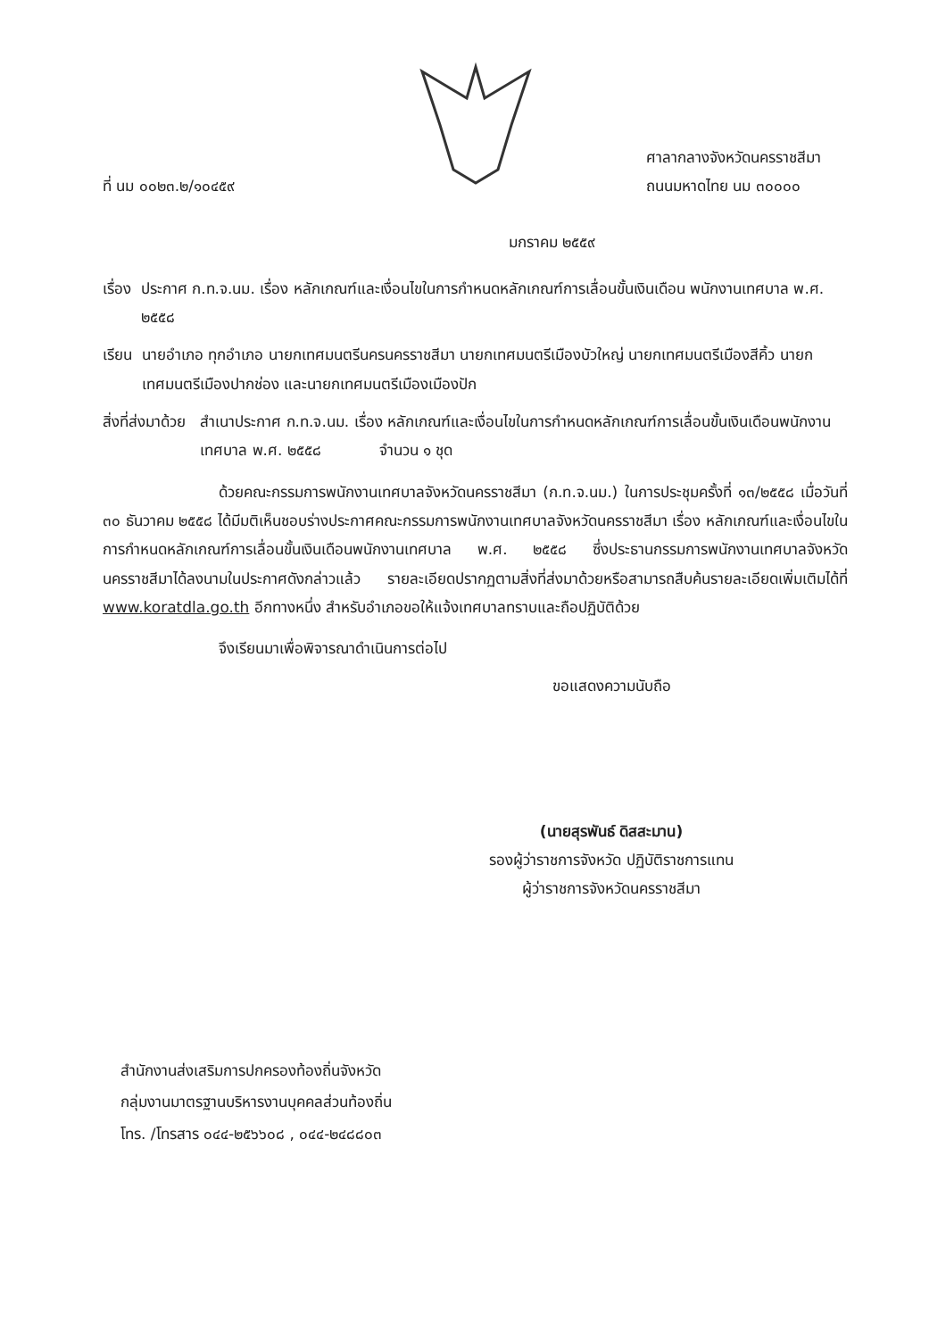ที่ นม ๐๐๒๓.๒/๑๐๔๕๙
ศาลากลางจังหวัดนครราชสีมา
ถนนมหาดไทย นม ๓๐๐๐๐
มกราคม ๒๕๕๙
เรื่อง ประกาศ ก.ท.จ.นม. เรื่อง หลักเกณฑ์และเงื่อนไขในการกำหนดหลักเกณฑ์การเลื่อนขั้นเงินเดือน พนักงานเทศบาล พ.ศ. ๒๕๕๘
เรียน นายอำเภอ ทุกอำเภอ นายกเทศมนตรีนครนครราชสีมา นายกเทศมนตรีเมืองบัวใหญ่ นายกเทศมนตรีเมืองสีคิ้ว นายกเทศมนตรีเมืองปากช่อง และนายกเทศมนตรีเมืองเมืองปัก
สิ่งที่ส่งมาด้วย สำเนาประกาศ ก.ท.จ.นม. เรื่อง หลักเกณฑ์และเงื่อนไขในการกำหนดหลักเกณฑ์การเลื่อนขั้นเงินเดือนพนักงานเทศบาล พ.ศ. ๒๕๕๘ จำนวน ๑ ชุด
ด้วยคณะกรรมการพนักงานเทศบาลจังหวัดนครราชสีมา (ก.ท.จ.นม.) ในการประชุมครั้งที่ ๑๓/๒๕๕๘ เมื่อวันที่ ๓๐ ธันวาคม ๒๕๕๘ ได้มีมติเห็นชอบร่างประกาศคณะกรรมการพนักงานเทศบาลจังหวัดนครราชสีมา เรื่อง หลักเกณฑ์และเงื่อนไขในการกำหนดหลักเกณฑ์การเลื่อนขั้นเงินเดือนพนักงานเทศบาล พ.ศ. ๒๕๕๘ ซึ่งประธานกรรมการพนักงานเทศบาลจังหวัดนครราชสีมาได้ลงนามในประกาศดังกล่าวแล้ว รายละเอียดปรากฏตามสิ่งที่ส่งมาด้วยหรือสามารถสืบค้นรายละเอียดเพิ่มเติมได้ที่ www.koratdla.go.th อีกทางหนึ่ง สำหรับอำเภอขอให้แจ้งเทศบาลทราบและถือปฏิบัติด้วย
จึงเรียนมาเพื่อพิจารณาดำเนินการต่อไป
ขอแสดงความนับถือ
(นายสุรพันธ์ ดิสสะมาน)
รองผู้ว่าราชการจังหวัด ปฏิบัติราชการแทน
ผู้ว่าราชการจังหวัดนครราชสีมา
สำนักงานส่งเสริมการปกครองท้องถิ่นจังหวัด
กลุ่มงานมาตรฐานบริหารงานบุคคลส่วนท้องถิ่น
โทร. /โทรสาร ๐๔๔-๒๕๖๖๐๘ , ๐๔๔-๒๔๘๘๐๓